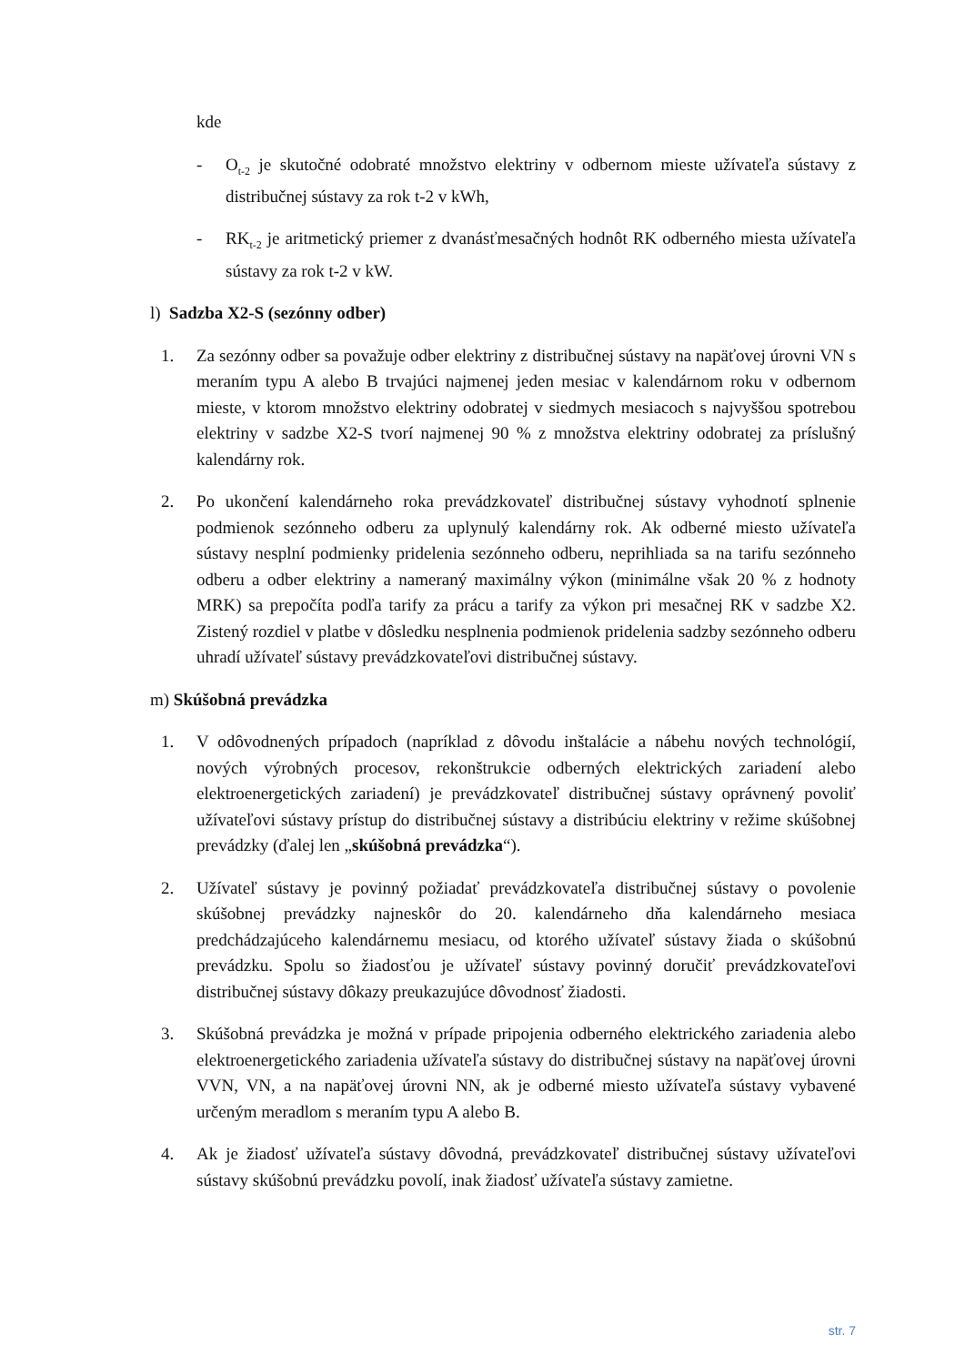kde
- O<sub>t-2</sub> je skutočné odobraté množstvo elektriny v odbernom mieste užívateľa sústavy z distribučnej sústavy za rok t-2 v kWh,
- RK<sub>t-2</sub> je aritmetický priemer z dvanásťmesačných hodnôt RK odberného miesta užívateľa sústavy za rok t-2 v kW.
l) Sadzba X2-S (sezónny odber)
1. Za sezónny odber sa považuje odber elektriny z distribučnej sústavy na napäťovej úrovni VN s meraním typu A alebo B trvajúci najmenej jeden mesiac v kalendárnom roku v odbernom mieste, v ktorom množstvo elektriny odobratej v siedmych mesiacoch s najvyššou spotrebou elektriny v sadzbe X2-S tvorí najmenej 90 % z množstva elektriny odobratej za príslušný kalendárny rok.
2. Po ukončení kalendárneho roka prevádzkovateľ distribučnej sústavy vyhodnotí splnenie podmienok sezónneho odberu za uplynulý kalendárny rok. Ak odberné miesto užívateľa sústavy nesplní podmienky pridelenia sezónneho odberu, neprihliada sa na tarifu sezónneho odberu a odber elektriny a nameraný maximálny výkon (minimálne však 20 % z hodnoty MRK) sa prepočíta podľa tarify za prácu a tarify za výkon pri mesačnej RK v sadzbe X2. Zistený rozdiel v platbe v dôsledku nesplnenia podmienok pridelenia sadzby sezónneho odberu uhradí užívateľ sústavy prevádzkovateľovi distribučnej sústavy.
m) Skúšobná prevádzka
1. V odôvodnených prípadoch (napríklad z dôvodu inštalácie a nábehu nových technológií, nových výrobných procesov, rekonštrukcie odberných elektrických zariadení alebo elektroenergetických zariadení) je prevádzkovateľ distribučnej sústavy oprávnený povoliť užívateľovi sústavy prístup do distribučnej sústavy a distribúciu elektriny v režime skúšobnej prevádzky (ďalej len „skúšobná prevádzka“).
2. Užívateľ sústavy je povinný požiadať prevádzkovateľa distribučnej sústavy o povolenie skúšobnej prevádzky najneskôr do 20. kalendárneho dňa kalendárneho mesiaca predchádzajúceho kalendárnemu mesiacu, od ktorého užívateľ sústavy žiada o skúšobnú prevádzku. Spolu so žiadosťou je užívateľ sústavy povinný doručiť prevádzkovateľovi distribučnej sústavy dôkazy preukazujúce dôvodnosť žiadosti.
3. Skúšobná prevádzka je možná v prípade pripojenia odberného elektrického zariadenia alebo elektroenergetického zariadenia užívateľa sústavy do distribučnej sústavy na napäťovej úrovni VVN, VN, a na napäťovej úrovni NN, ak je odberné miesto užívateľa sústavy vybavené určeným meradlom s meraním typu A alebo B.
4. Ak je žiadosť užívateľa sústavy dôvodná, prevádzkovateľ distribučnej sústavy užívateľovi sústavy skúšobnú prevádzku povolí, inak žiadosť užívateľa sústavy zamietne.
str. 7